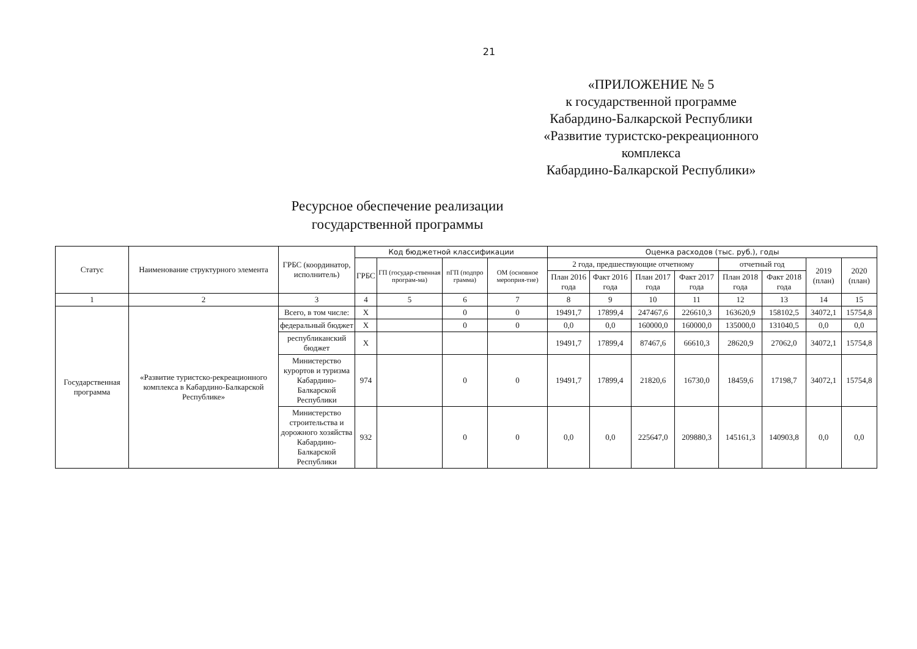21
«ПРИЛОЖЕНИЕ № 5
к государственной программе
Кабардино-Балкарской Республики
«Развитие туристско-рекреационного комплекса
Кабардино-Балкарской Республики»
Ресурсное обеспечение реализации
государственной программы
| Статус | Наименование структурного элемента | ГРБС (координатор, исполнитель) | Код бюджетной классификации | | | | Оценка расходов (тыс. руб.), годы | | | | | | | |
| --- | --- | --- | --- | --- | --- | --- | --- | --- | --- | --- | --- | --- | --- | --- |
| | | | ГРБС | ГП (государ-ственная програм-ма) | пГП (подпро грамма) | ОМ (основное мероприя-тие) | 2 года, предшествующие отчетному | | | | отчетный год | | 2019 (план) | 2020 (план) |
| | | | | | | | План 2016 года | Факт 2016 года | План 2017 года | Факт 2017 года | План 2018 года | Факт 2018 года | | |
| 1 | 2 | 3 | 4 | 5 | 6 | 7 | 8 | 9 | 10 | 11 | 12 | 13 | 14 | 15 |
| Государственная программа | «Развитие туристско-рекреационного комплекса в Кабардино-Балкарской Республике» | Всего, в том числе: | Х | | 0 | 0 | 19491,7 | 17899,4 | 247467,6 | 226610,3 | 163620,9 | 158102,5 | 34072,1 | 15754,8 |
| | | федеральный бюджет | Х | | 0 | 0 | 0,0 | 0,0 | 160000,0 | 160000,0 | 135000,0 | 131040,5 | 0,0 | 0,0 |
| | | республиканский бюджет | Х | | | | 19491,7 | 17899,4 | 87467,6 | 66610,3 | 28620,9 | 27062,0 | 34072,1 | 15754,8 |
| | | Министерство курортов и туризма Кабардино-Балкарской Республики | 974 | | 0 | 0 | 19491,7 | 17899,4 | 21820,6 | 16730,0 | 18459,6 | 17198,7 | 34072,1 | 15754,8 |
| | | Министерство строительства и дорожного хозяйства Кабардино-Балкарской Республики | 932 | | 0 | 0 | 0,0 | 0,0 | 225647,0 | 209880,3 | 145161,3 | 140903,8 | 0,0 | 0,0 |